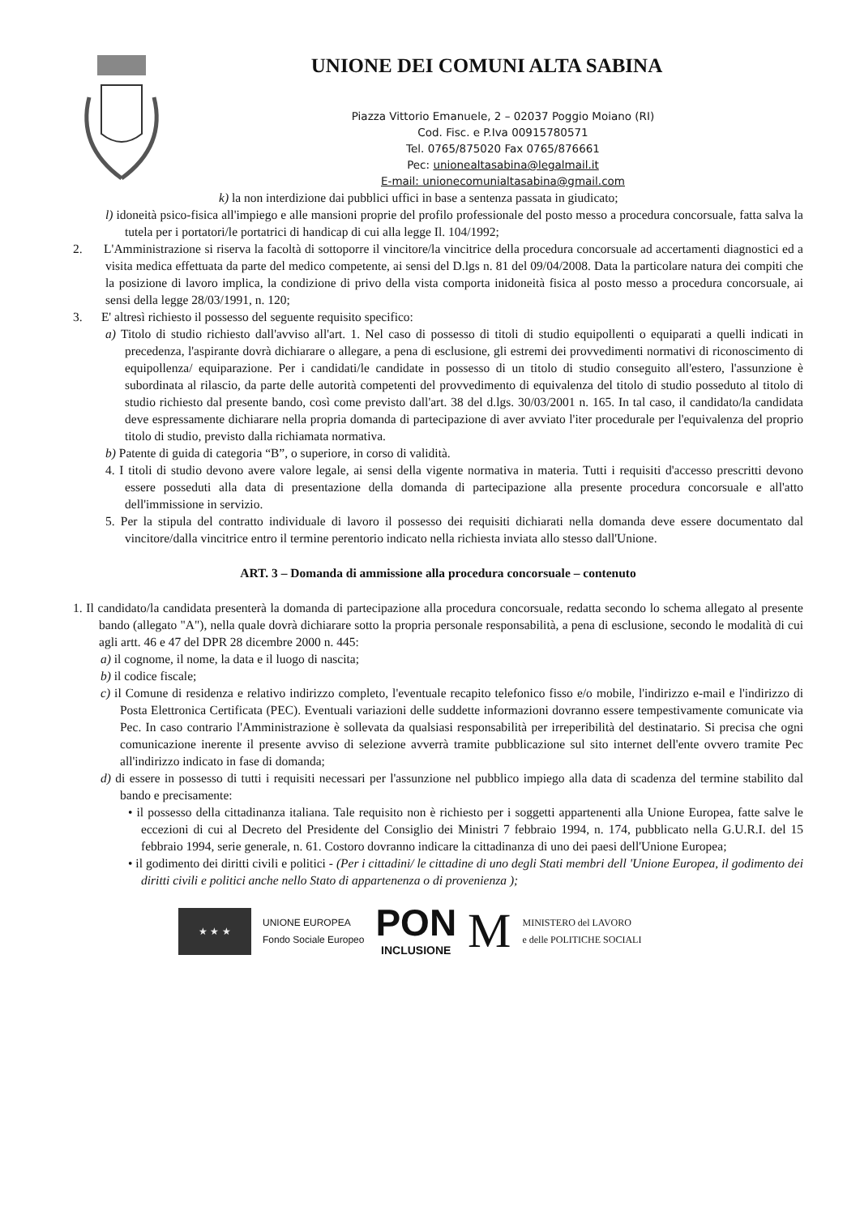UNIONE DEI COMUNI ALTA SABINA
Piazza Vittorio Emanuele, 2 – 02037 Poggio Moiano (RI)
Cod. Fisc. e P.Iva 00915780571
Tel. 0765/875020 Fax 0765/876661
Pec: unionealtasabina@legalmail.it
E-mail: unionecomunialtasabina@gmail.com
k) la non interdizione dai pubblici uffici in base a sentenza passata in giudicato;
l) idoneità psico-fisica all'impiego e alle mansioni proprie del profilo professionale del posto messo a procedura concorsuale, fatta salva la tutela per i portatori/le portatrici di handicap di cui alla legge Il. 104/1992;
2. L'Amministrazione si riserva la facoltà di sottoporre il vincitore/la vincitrice della procedura concorsuale ad accertamenti diagnostici ed a visita medica effettuata da parte del medico competente, ai sensi del D.lgs n. 81 del 09/04/2008. Data la particolare natura dei compiti che la posizione di lavoro implica, la condizione di privo della vista comporta inidoneità fisica al posto messo a procedura concorsuale, ai sensi della legge 28/03/1991, n. 120;
3. E' altresì richiesto il possesso del seguente requisito specifico:
a) Titolo di studio richiesto dall'avviso all'art. 1. Nel caso di possesso di titoli di studio equipollenti o equiparati a quelli indicati in precedenza, l'aspirante dovrà dichiarare o allegare, a pena di esclusione, gli estremi dei provvedimenti normativi di riconoscimento di equipollenza/ equiparazione. Per i candidati/le candidate in possesso di un titolo di studio conseguito all'estero, l'assunzione è subordinata al rilascio, da parte delle autorità competenti del provvedimento di equivalenza del titolo di studio posseduto al titolo di studio richiesto dal presente bando, così come previsto dall'art. 38 del d.lgs. 30/03/2001 n. 165. In tal caso, il candidato/la candidata deve espressamente dichiarare nella propria domanda di partecipazione di aver avviato l'iter procedurale per l'equivalenza del proprio titolo di studio, previsto dalla richiamata normativa.
b) Patente di guida di categoria “B”, o superiore, in corso di validità.
4. I titoli di studio devono avere valore legale, ai sensi della vigente normativa in materia. Tutti i requisiti d'accesso prescritti devono essere posseduti alla data di presentazione della domanda di partecipazione alla presente procedura concorsuale e all'atto dell'immissione in servizio.
5. Per la stipula del contratto individuale di lavoro il possesso dei requisiti dichiarati nella domanda deve essere documentato dal vincitore/dalla vincitrice entro il termine perentorio indicato nella richiesta inviata allo stesso dall'Unione.
ART. 3 – Domanda di ammissione alla procedura concorsuale – contenuto
1. Il candidato/la candidata presenterà la domanda di partecipazione alla procedura concorsuale, redatta secondo lo schema allegato al presente bando (allegato "A"), nella quale dovrà dichiarare sotto la propria personale responsabilità, a pena di esclusione, secondo le modalità di cui agli artt. 46 e 47 del DPR 28 dicembre 2000 n. 445:
a) il cognome, il nome, la data e il luogo di nascita;
b) il codice fiscale;
c) il Comune di residenza e relativo indirizzo completo, l'eventuale recapito telefonico fisso e/o mobile, l'indirizzo e-mail e l'indirizzo di Posta Elettronica Certificata (PEC). Eventuali variazioni delle suddette informazioni dovranno essere tempestivamente comunicate via Pec. In caso contrario l'Amministrazione è sollevata da qualsiasi responsabilità per irreperibilità del destinatario. Si precisa che ogni comunicazione inerente il presente avviso di selezione avverrà tramite pubblicazione sul sito internet dell'ente ovvero tramite Pec all'indirizzo indicato in fase di domanda;
d) di essere in possesso di tutti i requisiti necessari per l'assunzione nel pubblico impiego alla data di scadenza del termine stabilito dal bando e precisamente:
• il possesso della cittadinanza italiana. Tale requisito non è richiesto per i soggetti appartenenti alla Unione Europea, fatte salve le eccezioni di cui al Decreto del Presidente del Consiglio dei Ministri 7 febbraio 1994, n. 174, pubblicato nella G.U.R.I. del 15 febbraio 1994, serie generale, n. 61. Costoro dovranno indicare la cittadinanza di uno dei paesi dell'Unione Europea;
• il godimento dei diritti civili e politici - (Per i cittadini/ le cittadine di uno degli Stati membri dell 'Unione Europea, il godimento dei diritti civili e politici anche nello Stato di appartenenza o di provenienza );
★ ★ ★
UNIONE EUROPEA
Fondo Sociale Europeo
PON
INCLUSIONE
M
MINISTERO del LAVORO
e delle POLITICHE SOCIALI